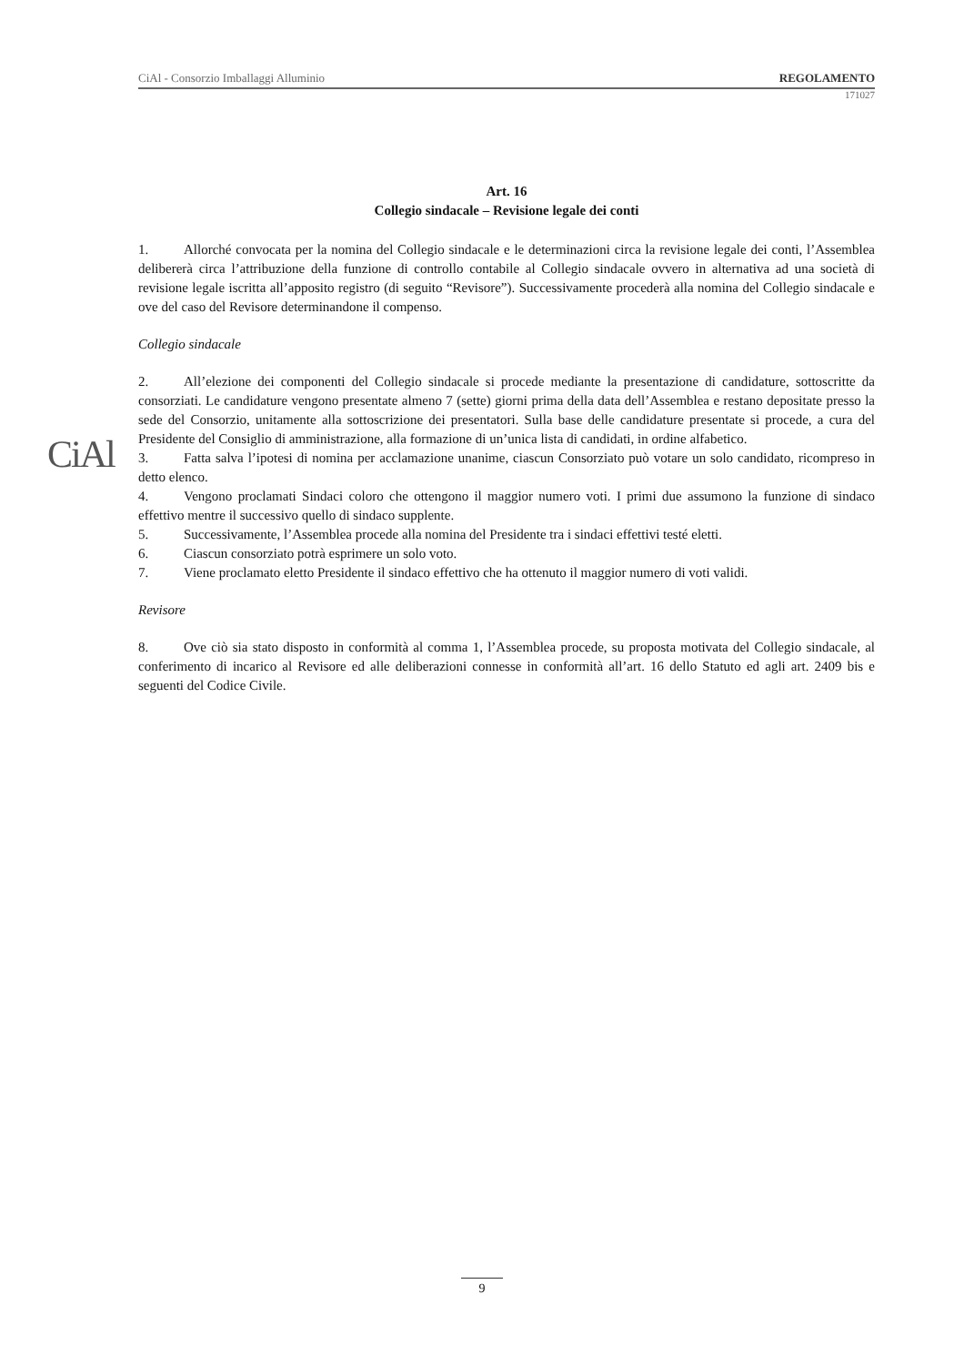CiAl - Consorzio Imballaggi Alluminio REGOLAMENTO
171027
CiAl
Art. 16
Collegio sindacale – Revisione legale dei conti
1. Allorché convocata per la nomina del Collegio sindacale e le determinazioni circa la revisione legale dei conti, l’Assemblea delibererà circa l’attribuzione della funzione di controllo contabile al Collegio sindacale ovvero in alternativa ad una società di revisione legale iscritta all’apposito registro (di seguito “Revisore”). Successivamente procederà alla nomina del Collegio sindacale e ove del caso del Revisore determinandone il compenso.
Collegio sindacale
2. All’elezione dei componenti del Collegio sindacale si procede mediante la presentazione di candidature, sottoscritte da consorziati. Le candidature vengono presentate almeno 7 (sette) giorni prima della data dell’Assemblea e restano depositate presso la sede del Consorzio, unitamente alla sottoscrizione dei presentatori. Sulla base delle candidature presentate si procede, a cura del Presidente del Consiglio di amministrazione, alla formazione di un’unica lista di candidati, in ordine alfabetico.
3. Fatta salva l’ipotesi di nomina per acclamazione unanime, ciascun Consorziato può votare un solo candidato, ricompreso in detto elenco.
4. Vengono proclamati Sindaci coloro che ottengono il maggior numero voti. I primi due assumono la funzione di sindaco effettivo mentre il successivo quello di sindaco supplente.
5. Successivamente, l’Assemblea procede alla nomina del Presidente tra i sindaci effettivi testé eletti.
6. Ciascun consorziato potrà esprimere un solo voto.
7. Viene proclamato eletto Presidente il sindaco effettivo che ha ottenuto il maggior numero di voti validi.
Revisore
8. Ove ciò sia stato disposto in conformità al comma 1, l’Assemblea procede, su proposta motivata del Collegio sindacale, al conferimento di incarico al Revisore ed alle deliberazioni connesse in conformità all’art. 16 dello Statuto ed agli art. 2409 bis e seguenti del Codice Civile.
9